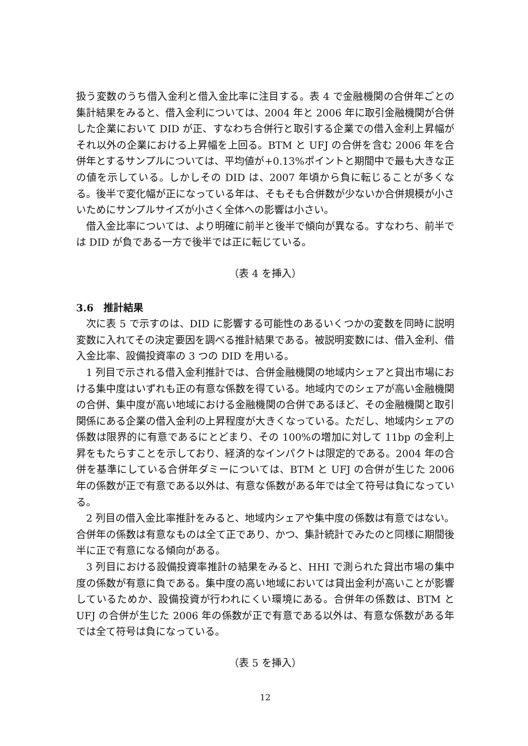扱う変数のうち借入金利と借入金比率に注目する。表 4 で金融機関の合併年ごとの集計結果をみると、借入金利については、2004 年と 2006 年に取引金融機関が合併した企業において DID が正、すなわち合併行と取引する企業での借入金利上昇幅がそれ以外の企業における上昇幅を上回る。BTM と UFJ の合併を含む 2006 年を合併年とするサンプルについては、平均値が+0.13%ポイントと期間中で最も大きな正の値を示している。しかしその DID は、2007 年頃から負に転じることが多くなる。後半で変化幅が正になっている年は、そもそも合併数が少ないか合併規模が小さいためにサンプルサイズが小さく全体への影響は小さい。
借入金比率については、より明確に前半と後半で傾向が異なる。すなわち、前半では DID が負である一方で後半では正に転じている。
（表 4 を挿入）
3.6　推計結果
次に表 5 で示すのは、DID に影響する可能性のあるいくつかの変数を同時に説明変数に入れてその決定要因を調べる推計結果である。被説明変数には、借入金利、借入金比率、設備投資率の 3 つの DID を用いる。
1 列目で示される借入金利推計では、合併金融機関の地域内シェアと貸出市場における集中度はいずれも正の有意な係数を得ている。地域内でのシェアが高い金融機関の合併、集中度が高い地域における金融機関の合併であるほど、その金融機関と取引関係にある企業の借入金利の上昇程度が大きくなっている。ただし、地域内シェアの係数は限界的に有意であるにとどまり、その 100%の増加に対して 11bp の金利上昇をもたらすことを示しており、経済的なインパクトは限定的である。2004 年の合併を基準にしている合併年ダミーについては、BTM と UFJ の合併が生じた 2006 年の係数が正で有意である以外は、有意な係数がある年では全て符号は負になっている。
2 列目の借入金比率推計をみると、地域内シェアや集中度の係数は有意ではない。合併年の係数は有意なものは全て正であり、かつ、集計統計でみたのと同様に期間後半に正で有意になる傾向がある。
3 列目における設備投資率推計の結果をみると、HHI で測られた貸出市場の集中度の係数が有意に負である。集中度の高い地域においては貸出金利が高いことが影響しているためか、設備投資が行われにくい環境にある。合併年の係数は、BTM と UFJ の合併が生じた 2006 年の係数が正で有意である以外は、有意な係数がある年では全て符号は負になっている。
（表 5 を挿入）
12